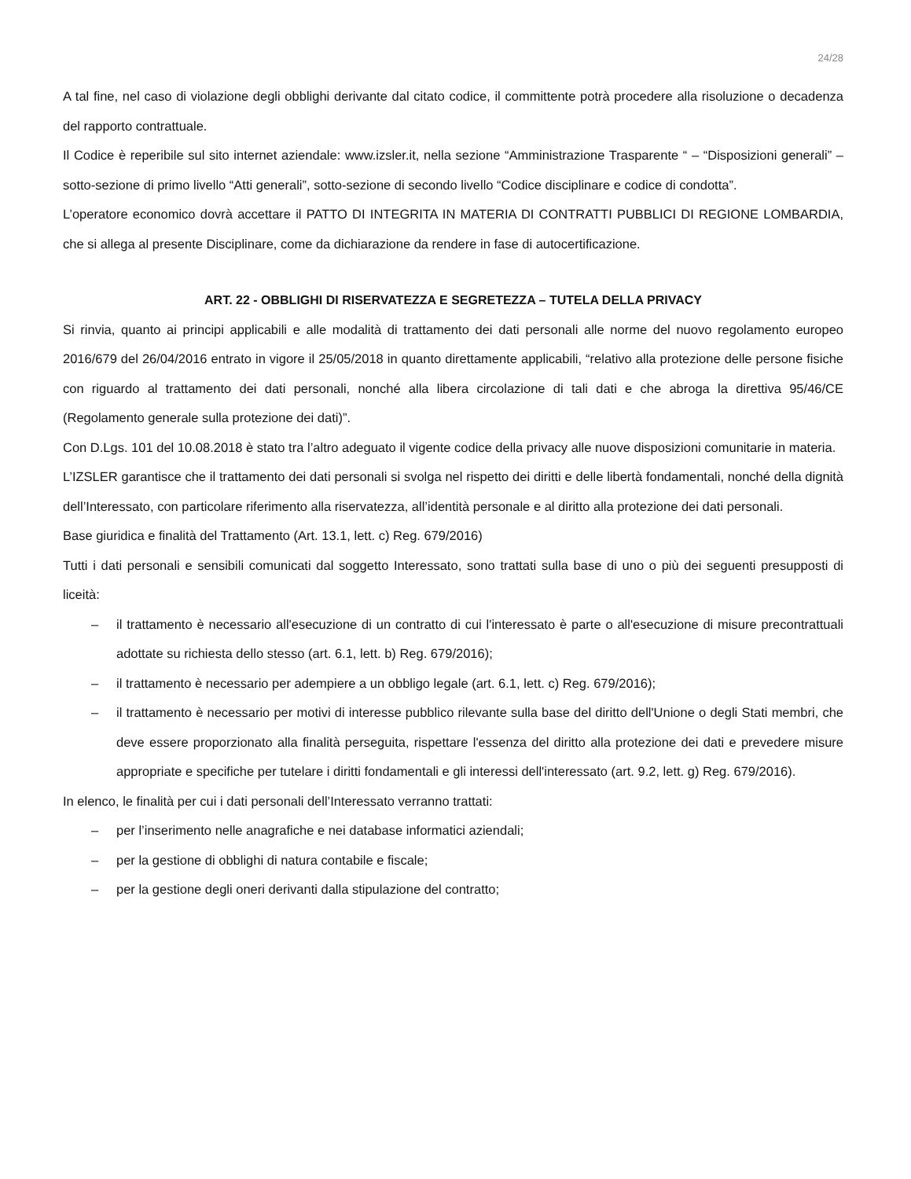24/28
A tal fine, nel caso di violazione degli obblighi derivante dal citato codice, il committente potrà procedere alla risoluzione o decadenza del rapporto contrattuale.
Il Codice è reperibile sul sito internet aziendale: www.izsler.it, nella sezione “Amministrazione Trasparente “ – “Disposizioni generali” – sotto-sezione di primo livello “Atti generali”, sotto-sezione di secondo livello “Codice disciplinare e codice di condotta”.
L’operatore economico dovrà accettare il PATTO DI INTEGRITA IN MATERIA DI CONTRATTI PUBBLICI DI REGIONE LOMBARDIA, che si allega al presente Disciplinare, come da dichiarazione da rendere in fase di autocertificazione.
ART. 22 - OBBLIGHI DI RISERVATEZZA E SEGRETEZZA – TUTELA DELLA PRIVACY
Si rinvia, quanto ai principi applicabili e alle modalità di trattamento dei dati personali alle norme del nuovo regolamento europeo 2016/679 del 26/04/2016 entrato in vigore il 25/05/2018 in quanto direttamente applicabili, “relativo alla protezione delle persone fisiche con riguardo al trattamento dei dati personali, nonché alla libera circolazione di tali dati e che abroga la direttiva 95/46/CE (Regolamento generale sulla protezione dei dati)”.
Con D.Lgs. 101 del 10.08.2018 è stato tra l’altro adeguato il vigente codice della privacy alle nuove disposizioni comunitarie in materia.
L’IZSLER garantisce che il trattamento dei dati personali si svolga nel rispetto dei diritti e delle libertà fondamentali, nonché della dignità dell’Interessato, con particolare riferimento alla riservatezza, all’identità personale e al diritto alla protezione dei dati personali.
Base giuridica e finalità del Trattamento (Art. 13.1, lett. c) Reg. 679/2016)
Tutti i dati personali e sensibili comunicati dal soggetto Interessato, sono trattati sulla base di uno o più dei seguenti presupposti di liceità:
– il trattamento è necessario all'esecuzione di un contratto di cui l'interessato è parte o all'esecuzione di misure precontrattuali adottate su richiesta dello stesso (art. 6.1, lett. b) Reg. 679/2016);
– il trattamento è necessario per adempiere a un obbligo legale (art. 6.1, lett. c) Reg. 679/2016);
– il trattamento è necessario per motivi di interesse pubblico rilevante sulla base del diritto dell'Unione o degli Stati membri, che deve essere proporzionato alla finalità perseguita, rispettare l'essenza del diritto alla protezione dei dati e prevedere misure appropriate e specifiche per tutelare i diritti fondamentali e gli interessi dell'interessato (art. 9.2, lett. g) Reg. 679/2016).
In elenco, le finalità per cui i dati personali dell’Interessato verranno trattati:
– per l’inserimento nelle anagrafiche e nei database informatici aziendali;
– per la gestione di obblighi di natura contabile e fiscale;
– per la gestione degli oneri derivanti dalla stipulazione del contratto;